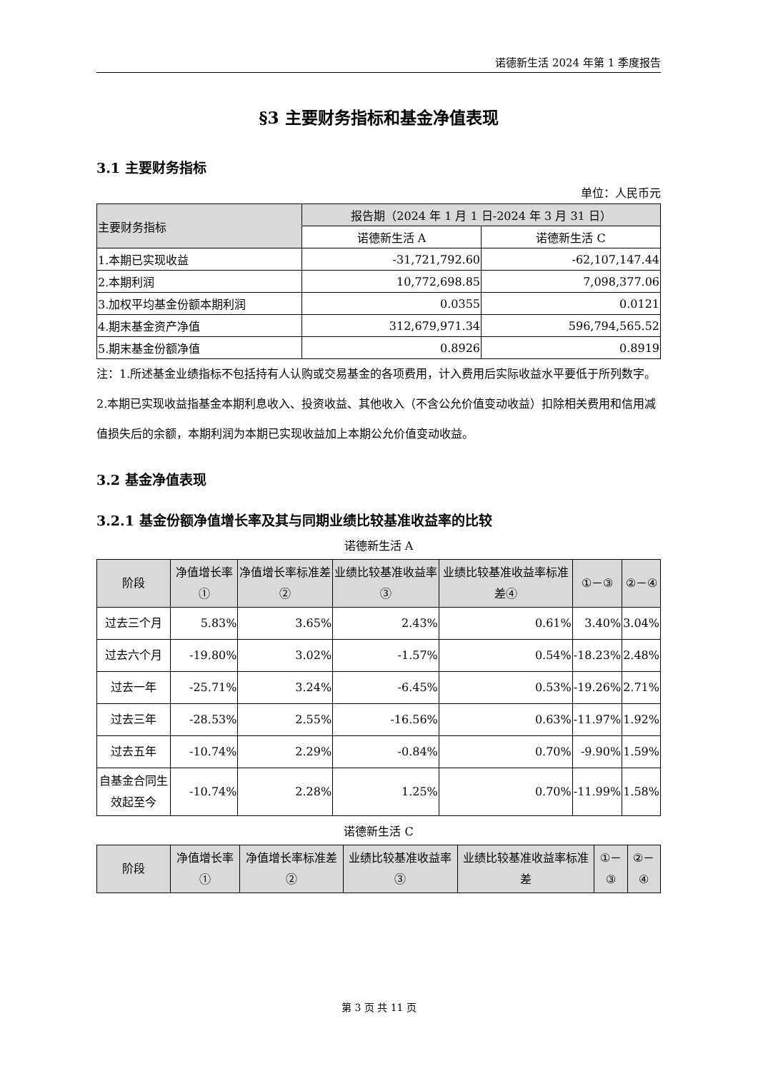诺德新生活 2024 年第 1 季度报告
§3 主要财务指标和基金净值表现
3.1 主要财务指标
单位：人民币元
| 主要财务指标 | 报告期（2024 年 1 月 1 日-2024 年 3 月 31 日） | |
| --- | --- | --- |
| | 诺德新生活 A | 诺德新生活 C |
| 1.本期已实现收益 | -31,721,792.60 | -62,107,147.44 |
| 2.本期利润 | 10,772,698.85 | 7,098,377.06 |
| 3.加权平均基金份额本期利润 | 0.0355 | 0.0121 |
| 4.期末基金资产净值 | 312,679,971.34 | 596,794,565.52 |
| 5.期末基金份额净值 | 0.8926 | 0.8919 |
注：1.所述基金业绩指标不包括持有人认购或交易基金的各项费用，计入费用后实际收益水平要低于所列数字。
2.本期已实现收益指基金本期利息收入、投资收益、其他收入（不含公允价值变动收益）扣除相关费用和信用减值损失后的余额，本期利润为本期已实现收益加上本期公允价值变动收益。
3.2 基金净值表现
3.2.1 基金份额净值增长率及其与同期业绩比较基准收益率的比较
诺德新生活 A
| 阶段 | 净值增长率① | 净值增长率标准差② | 业绩比较基准收益率③ | 业绩比较基准收益率标准差④ | ①－③ | ②－④ |
| --- | --- | --- | --- | --- | --- | --- |
| 过去三个月 | 5.83% | 3.65% | 2.43% | 0.61% | 3.40% | 3.04% |
| 过去六个月 | -19.80% | 3.02% | -1.57% | 0.54% | -18.23% | 2.48% |
| 过去一年 | -25.71% | 3.24% | -6.45% | 0.53% | -19.26% | 2.71% |
| 过去三年 | -28.53% | 2.55% | -16.56% | 0.63% | -11.97% | 1.92% |
| 过去五年 | -10.74% | 2.29% | -0.84% | 0.70% | -9.90% | 1.59% |
| 自基金合同生效起至今 | -10.74% | 2.28% | 1.25% | 0.70% | -11.99% | 1.58% |
诺德新生活 C
| 阶段 | 净值增长率① | 净值增长率标准差② | 业绩比较基准收益率③ | 业绩比较基准收益率标准差 | ①－③ | ②－④ |
| --- | --- | --- | --- | --- | --- | --- |
第 3 页 共 11 页